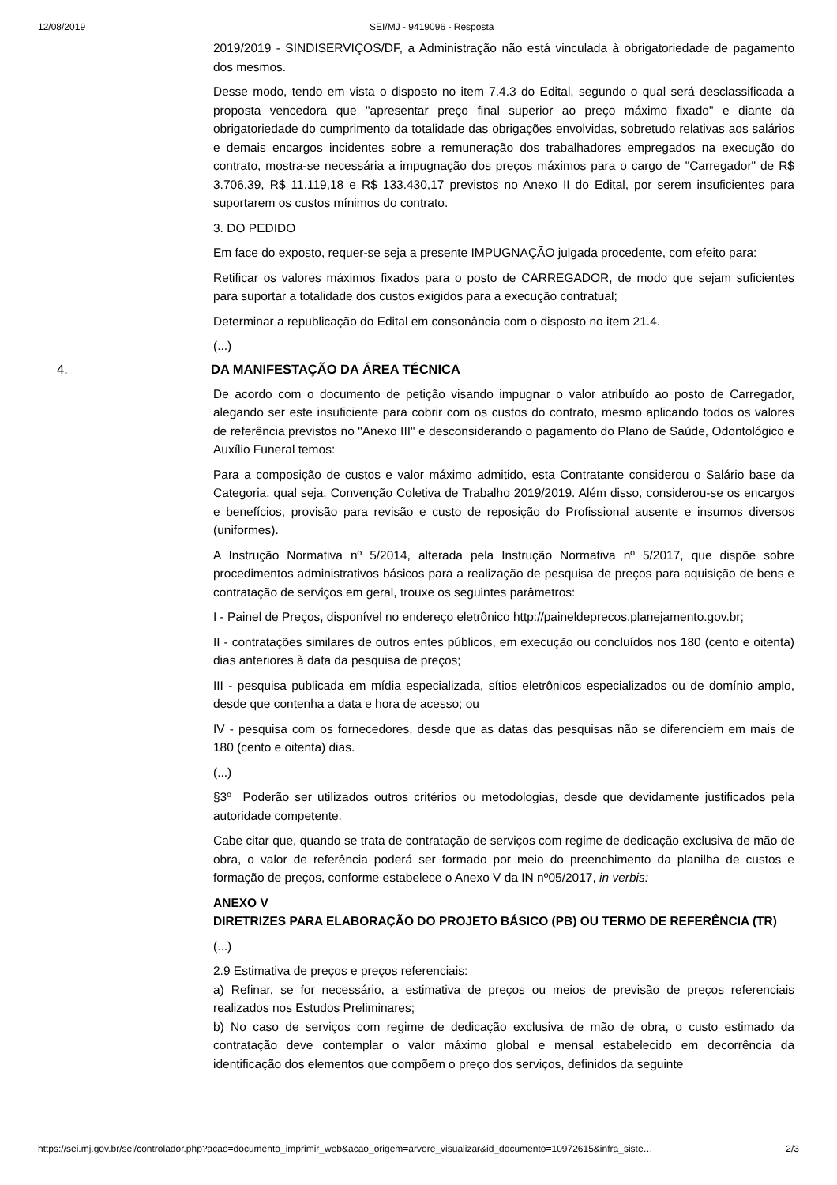12/08/2019 SEI/MJ - 9419096 - Resposta
2019/2019 - SINDISERVIÇOS/DF, a Administração não está vinculada à obrigatoriedade de pagamento dos mesmos.
Desse modo, tendo em vista o disposto no item 7.4.3 do Edital, segundo o qual será desclassificada a proposta vencedora que "apresentar preço final superior ao preço máximo fixado" e diante da obrigatoriedade do cumprimento da totalidade das obrigações envolvidas, sobretudo relativas aos salários e demais encargos incidentes sobre a remuneração dos trabalhadores empregados na execução do contrato, mostra-se necessária a impugnação dos preços máximos para o cargo de "Carregador" de R$ 3.706,39, R$ 11.119,18 e R$ 133.430,17 previstos no Anexo II do Edital, por serem insuficientes para suportarem os custos mínimos do contrato.
3. DO PEDIDO
Em face do exposto, requer-se seja a presente IMPUGNAÇÃO julgada procedente, com efeito para:
Retificar os valores máximos fixados para o posto de CARREGADOR, de modo que sejam suficientes para suportar a totalidade dos custos exigidos para a execução contratual;
Determinar a republicação do Edital em consonância com o disposto no item 21.4.
(...)
4. DA MANIFESTAÇÃO DA ÁREA TÉCNICA
De acordo com o documento de petição visando impugnar o valor atribuído ao posto de Carregador, alegando ser este insuficiente para cobrir com os custos do contrato, mesmo aplicando todos os valores de referência previstos no "Anexo III" e desconsiderando o pagamento do Plano de Saúde, Odontológico e Auxílio Funeral temos:
Para a composição de custos e valor máximo admitido, esta Contratante considerou o Salário base da Categoria, qual seja, Convenção Coletiva de Trabalho 2019/2019. Além disso, considerou-se os encargos e benefícios, provisão para revisão e custo de reposição do Profissional ausente e insumos diversos (uniformes).
A Instrução Normativa nº 5/2014, alterada pela Instrução Normativa nº 5/2017, que dispõe sobre procedimentos administrativos básicos para a realização de pesquisa de preços para aquisição de bens e contratação de serviços em geral, trouxe os seguintes parâmetros:
I - Painel de Preços, disponível no endereço eletrônico http://paineldeprecos.planejamento.gov.br;
II - contratações similares de outros entes públicos, em execução ou concluídos nos 180 (cento e oitenta) dias anteriores à data da pesquisa de preços;
III - pesquisa publicada em mídia especializada, sítios eletrônicos especializados ou de domínio amplo, desde que contenha a data e hora de acesso; ou
IV - pesquisa com os fornecedores, desde que as datas das pesquisas não se diferenciem em mais de 180 (cento e oitenta) dias.
(...)
§3º Poderão ser utilizados outros critérios ou metodologias, desde que devidamente justificados pela autoridade competente.
Cabe citar que, quando se trata de contratação de serviços com regime de dedicação exclusiva de mão de obra, o valor de referência poderá ser formado por meio do preenchimento da planilha de custos e formação de preços, conforme estabelece o Anexo V da IN nº05/2017, in verbis:
ANEXO V
DIRETRIZES PARA ELABORAÇÃO DO PROJETO BÁSICO (PB) OU TERMO DE REFERÊNCIA (TR)
(...)
2.9 Estimativa de preços e preços referenciais:
a) Refinar, se for necessário, a estimativa de preços ou meios de previsão de preços referenciais realizados nos Estudos Preliminares;
b) No caso de serviços com regime de dedicação exclusiva de mão de obra, o custo estimado da contratação deve contemplar o valor máximo global e mensal estabelecido em decorrência da identificação dos elementos que compõem o preço dos serviços, definidos da seguinte
https://sei.mj.gov.br/sei/controlador.php?acao=documento_imprimir_web&acao_origem=arvore_visualizar&id_documento=10972615&infra_siste… 2/3